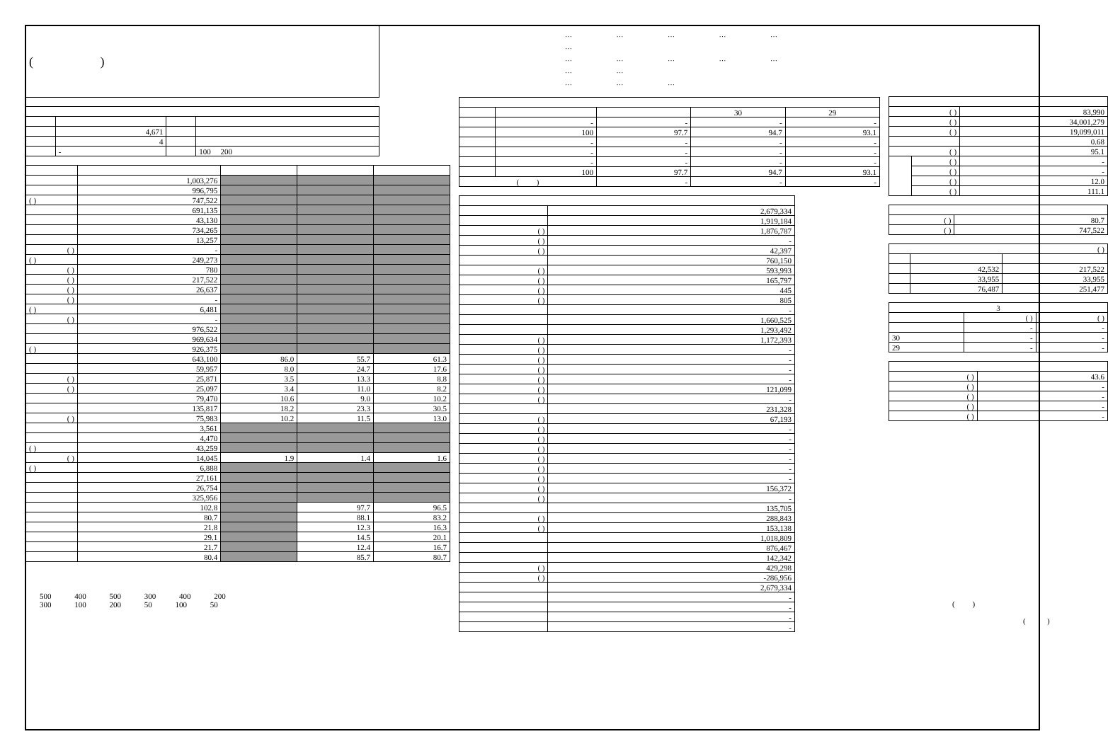| ( ) |
| | 4,671 | | |
| | 4 | | |
| | - | | 100 200 |
| | 1,003,276 | | | |
| | 996,795 | | | |
| ( ) | 747,522 | | | |
| | 691,135 | | | |
| | 43,130 | | | |
| | 734,265 | | | |
| | 13,257 | | | |
| ( ) | - | | | |
| ( ) | 249,273 | | | |
| ( ) | 780 | | | |
| ( ) | 217,522 | | | |
| ( ) | 26,637 | | | |
| ( ) | - | | | |
| ( ) | 6,481 | | | |
| ( ) | - | | | |
| | 976,522 | | | |
| | 969,634 | | | |
| ( ) | 926,375 | | | |
| | 643,100 | 86.0 | 55.7 | 61.3 |
| | 59,957 | 8.0 | 24.7 | 17.6 |
| ( ) | 25,871 | 3.5 | 13.3 | 8.8 |
| ( ) | 25,097 | 3.4 | 11.0 | 8.2 |
| | 79,470 | 10.6 | 9.0 | 10.2 |
| | 135,817 | 18.2 | 23.3 | 30.5 |
| ( ) | 75,983 | 10.2 | 11.5 | 13.0 |
| | 3,561 | | | |
| | 4,470 | | | |
| ( ) | 43,259 | | | |
| ( ) | 14,045 | 1.9 | 1.4 | 1.6 |
| ( ) | 6,888 | | | |
| | 27,161 | | | |
| | 26,754 | | | |
| | 325,956 | | | |
| | 102.8 | | 97.7 | 96.5 |
| | 80.7 | | 88.1 | 83.2 |
| | 21.8 | | 12.3 | 16.3 |
| | 29.1 | | 14.5 | 20.1 |
| | 21.7 | | 12.4 | 16.7 |
| | 80.4 | | 85.7 | 80.7 |
500 400 500 300 400 200
300 100 200 50 100 50
… … … … … …
… … … … … … …
… … …
| | | | 30 | 29 |
| | - | - | - | - |
| | 100 | 97.7 | 94.7 | 93.1 |
| | - | - | - | - |
| | - | - | - | - |
| | - | - | - | - |
| | 100 | 97.7 | 94.7 | 93.1 |
| ( ) | | - | - | - |
| | 2,679,334 |
| | 1,919,184 |
| ( ) | 1,876,787 |
| ( ) | - |
| ( ) | 42,397 |
| | 760,150 |
| ( ) | 593,993 |
| ( ) | 165,797 |
| ( ) | 445 |
| ( ) | 805 |
| | - |
| | 1,660,525 |
| | 1,293,492 |
| ( ) | 1,172,393 |
| ( ) | - |
| ( ) | - |
| ( ) | - |
| ( ) | - |
| ( ) | 121,099 |
| ( ) | - |
| | 231,328 |
| ( ) | 67,193 |
| ( ) | - |
| ( ) | - |
| ( ) | - |
| ( ) | - |
| ( ) | - |
| ( ) | - |
| ( ) | 156,372 |
| ( ) | - |
| | 135,705 |
| ( ) | 288,843 |
| ( ) | 153,138 |
| | 1,018,809 |
| | 876,467 |
| | 142,342 |
| ( ) | 429,298 |
| ( ) | -286,956 |
| | 2,679,334 |
| | - |
| | - |
| | - |
| | - |
| ( ) | | 83,990 |
| ( ) | | 34,001,279 |
| ( ) | | 19,099,011 |
| | | 0.68 |
| ( ) | | 95.1 |
| | ( ) | - |
| | ( ) | - |
| | ( ) | 12.0 |
| | ( ) | 111.1 |
| ( ) | 80.7 |
| ( ) | 747,522 |
| ( ) | | |
| | 42,532 | 217,522 |
| | 33,955 | 33,955 |
| | 76,487 | 251,477 |
| 3 | | |
| | ( ) | ( ) |
| | - | - |
| 30 | - | - |
| 29 | - | - |
| ( ) | 43.6 |
| ( ) | - |
| ( ) | - |
| ( ) | - |
| ( ) | - |
( )
( )